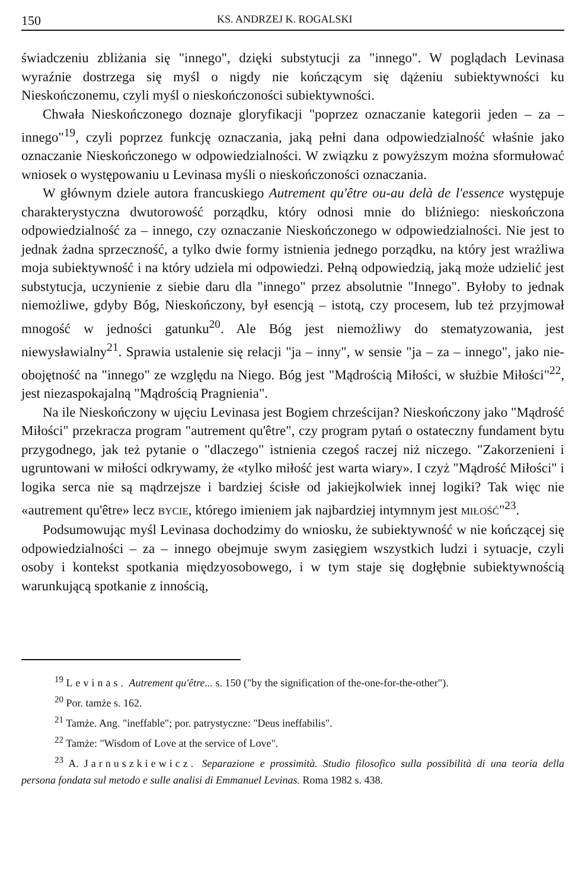150 KS. ANDRZEJ K. ROGALSKI
świadczeniu zbliżania się "innego", dzięki substytucji za "innego". W poglądach Levinasa wyraźnie dostrzega się myśl o nigdy nie kończącym się dążeniu subiektywności ku Nieskończonemu, czyli myśl o nieskończoności subiektywności.
Chwała Nieskończonego doznaje gloryfikacji "poprzez oznaczanie kategorii jeden – za – innego"<sup>19</sup>, czyli poprzez funkcję oznaczania, jaką pełni dana odpowiedzialność właśnie jako oznaczanie Nieskończonego w odpowiedzialności. W związku z powyższym można sformułować wniosek o występowaniu u Levinasa myśli o nieskończoności oznaczania.
W głównym dziele autora francuskiego Autrement qu'être ou-au delà de l'essence występuje charakterystyczna dwutorowość porządku, który odnosi mnie do bliźniego: nieskończona odpowiedzialność za – innego, czy oznaczanie Nieskończonego w odpowiedzialności. Nie jest to jednak żadna sprzeczność, a tylko dwie formy istnienia jednego porządku, na który jest wrażliwa moja subiektywność i na który udziela mi odpowiedzi. Pełną odpowiedzią, jaką może udzielić jest substytucja, uczynienie z siebie daru dla "innego" przez absolutnie "Innego". Byłoby to jednak niemożliwe, gdyby Bóg, Nieskończony, był esencją – istotą, czy procesem, lub też przyjmował mnogość w jedności gatunku<sup>20</sup>. Ale Bóg jest niemożliwy do stematyzowania, jest niewysławialny<sup>21</sup>. Sprawia ustalenie się relacji "ja – inny", w sensie "ja – za – innego", jako nie-obojętność na "innego" ze względu na Niego. Bóg jest "Mądrością Miłości, w służbie Miłości"<sup>22</sup>, jest niezaspokajalną "Mądrością Pragnienia".
Na ile Nieskończony w ujęciu Levinasa jest Bogiem chrześcijan? Nieskończony jako "Mądrość Miłości" przekracza program "autrement qu'être", czy program pytań o ostateczny fundament bytu przygodnego, jak też pytanie o "dlaczego" istnienia czegoś raczej niż niczego. "Zakorzenieni i ugruntowani w miłości odkrywamy, że «tylko miłość jest warta wiary». I czyż "Mądrość Miłości" i logika serca nie są mądrzejsze i bardziej ścisłe od jakiejkolwiek innej logiki? Tak więc nie «autrement qu'être» lecz BYCIE, którego imieniem jak najbardziej intymnym jest MIŁOŚĆ"<sup>23</sup>.
Podsumowując myśl Levinasa dochodzimy do wniosku, że subiektywność w nie kończącej się odpowiedzialności – za – innego obejmuje swym zasięgiem wszystkich ludzi i sytuacje, czyli osoby i kontekst spotkania międzyosobowego, i w tym staje się dogłębnie subiektywnością warunkującą spotkanie z innością,
<sup>19</sup> Levinas. Autrement qu'être... s. 150 ("by the signification of the-one-for-the-other").
<sup>20</sup> Por. tamże s. 162.
<sup>21</sup> Tamże. Ang. "ineffable"; por. patrystyczne: "Deus ineffabilis".
<sup>22</sup> Tamże: "Wisdom of Love at the service of Love".
<sup>23</sup> A. Jarnuszkiewicz. Separazione e prossimità. Studio filosofico sulla possibilità di una teoria della persona fondata sul metodo e sulle analisi di Emmanuel Levinas. Roma 1982 s. 438.